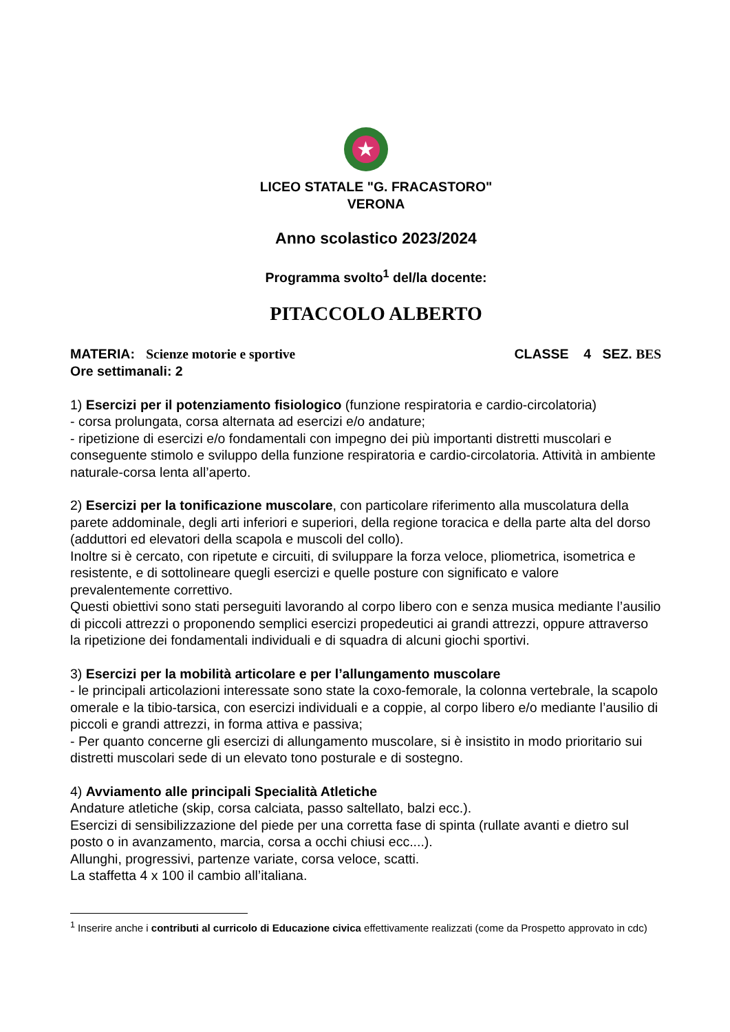★
LICEO STATALE "G. FRACASTORO"
VERONA
Anno scolastico 2023/2024
Programma svolto<sup>1</sup> del/la docente:
PITACCOLO ALBERTO
MATERIA: Scienze motorie e sportive CLASSE 4 SEZ. BES
Ore settimanali: 2
1) Esercizi per il potenziamento fisiologico (funzione respiratoria e cardio-circolatoria)
- corsa prolungata, corsa alternata ad esercizi e/o andature;
- ripetizione di esercizi e/o fondamentali con impegno dei più importanti distretti muscolari e conseguente stimolo e sviluppo della funzione respiratoria e cardio-circolatoria. Attività in ambiente naturale-corsa lenta all’aperto.
2) Esercizi per la tonificazione muscolare, con particolare riferimento alla muscolatura della parete addominale, degli arti inferiori e superiori, della regione toracica e della parte alta del dorso (adduttori ed elevatori della scapola e muscoli del collo).
Inoltre si è cercato, con ripetute e circuiti, di sviluppare la forza veloce, pliometrica, isometrica e resistente, e di sottolineare quegli esercizi e quelle posture con significato e valore prevalentemente correttivo.
Questi obiettivi sono stati perseguiti lavorando al corpo libero con e senza musica mediante l’ausilio di piccoli attrezzi o proponendo semplici esercizi propedeutici ai grandi attrezzi, oppure attraverso la ripetizione dei fondamentali individuali e di squadra di alcuni giochi sportivi.
3) Esercizi per la mobilità articolare e per l’allungamento muscolare
- le principali articolazioni interessate sono state la coxo-femorale, la colonna vertebrale, la scapolo omerale e la tibio-tarsica, con esercizi individuali e a coppie, al corpo libero e/o mediante l’ausilio di piccoli e grandi attrezzi, in forma attiva e passiva;
- Per quanto concerne gli esercizi di allungamento muscolare, si è insistito in modo prioritario sui distretti muscolari sede di un elevato tono posturale e di sostegno.
4) Avviamento alle principali Specialità Atletiche
Andature atletiche (skip, corsa calciata, passo saltellato, balzi ecc.).
Esercizi di sensibilizzazione del piede per una corretta fase di spinta (rullate avanti e dietro sul posto o in avanzamento, marcia, corsa a occhi chiusi ecc....).
Allunghi, progressivi, partenze variate, corsa veloce, scatti.
La staffetta 4 x 100 il cambio all’italiana.
<sup>1</sup> Inserire anche i contributi al curricolo di Educazione civica effettivamente realizzati (come da Prospetto approvato in cdc)